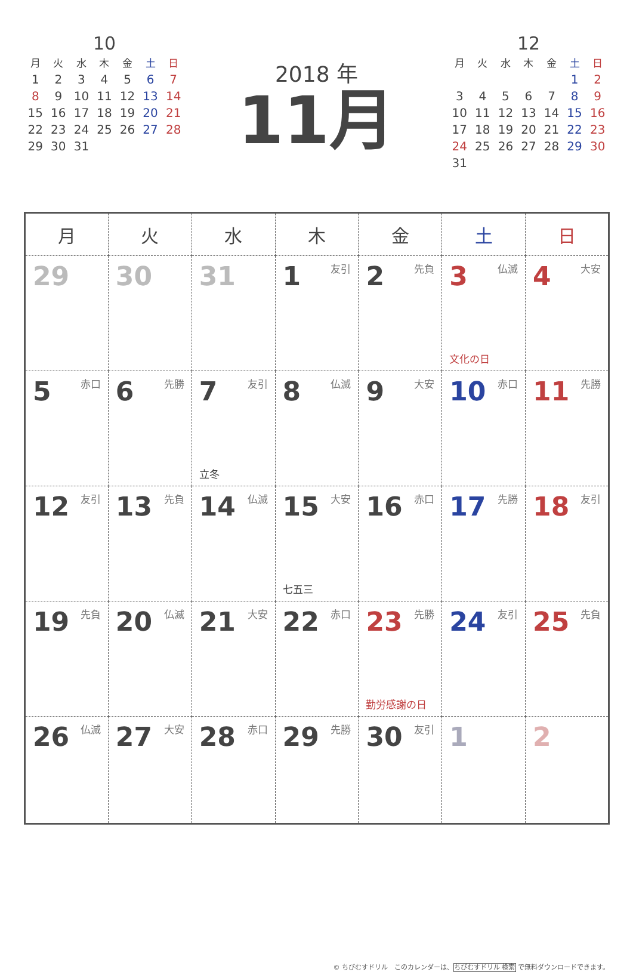10
| 月 | 火 | 水 | 木 | 金 | 土 | 日 |
| --- | --- | --- | --- | --- | --- | --- |
| 1 | 2 | 3 | 4 | 5 | 6 | 7 |
| 8 | 9 | 10 | 11 | 12 | 13 | 14 |
| 15 | 16 | 17 | 18 | 19 | 20 | 21 |
| 22 | 23 | 24 | 25 | 26 | 27 | 28 |
| 29 | 30 | 31 | | | | |
2018 年
11月
12
| 月 | 火 | 水 | 木 | 金 | 土 | 日 |
| --- | --- | --- | --- | --- | --- | --- |
| | | | | | 1 | 2 |
| 3 | 4 | 5 | 6 | 7 | 8 | 9 |
| 10 | 11 | 12 | 13 | 14 | 15 | 16 |
| 17 | 18 | 19 | 20 | 21 | 22 | 23 |
| 24 | 25 | 26 | 27 | 28 | 29 | 30 |
| 31 | | | | | | |
| 月 | 火 | 水 | 木 | 金 | 土 | 日 |
| --- | --- | --- | --- | --- | --- | --- |
| 29 | 30 | 31 | 1 友引 | 2 先負 | 3 仏滅 文化の日 | 4 大安 |
| 5 赤口 | 6 先勝 | 7 友引 立冬 | 8 仏滅 | 9 大安 | 10 赤口 | 11 先勝 |
| 12 友引 | 13 先負 | 14 仏滅 | 15 大安 七五三 | 16 赤口 | 17 先勝 | 18 友引 |
| 19 先負 | 20 仏滅 | 21 大安 | 22 赤口 | 23 先勝 勤労感謝の日 | 24 友引 | 25 先負 |
| 26 仏滅 | 27 大安 | 28 赤口 | 29 先勝 | 30 友引 | 1 | 2 |
© ちびむすドリル　このカレンダーは、ちびむすドリル 検索 で無料ダウンロードできます。